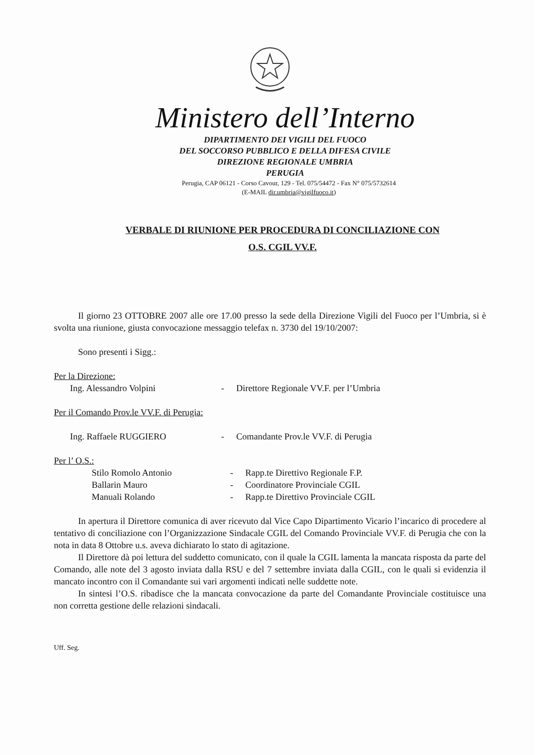Ministero dell’Interno
DIPARTIMENTO DEI VIGILI DEL FUOCO
DEL SOCCORSO PUBBLICO E DELLA DIFESA CIVILE
DIREZIONE REGIONALE UMBRIA
PERUGIA
Perugia, CAP 06121 - Corso Cavour, 129 - Tel. 075/54472 - Fax N° 075/5732614
(E-MAIL dir.umbria@vigilfuoco.it)
VERBALE DI RIUNIONE PER PROCEDURA DI CONCILIAZIONE CON
O.S. CGIL VV.F.
Il giorno 23 OTTOBRE 2007 alle ore 17.00 presso la sede della Direzione Vigili del Fuoco per l’Umbria, si è svolta una riunione, giusta convocazione messaggio telefax n. 3730 del 19/10/2007:
Sono presenti i Sigg.:
Per la Direzione:
Ing. Alessandro Volpini - Direttore Regionale VV.F. per l’Umbria
Per il Comando Prov.le VV.F. di Perugia:
Ing. Raffaele RUGGIERO - Comandante Prov.le VV.F. di Perugia
Per l’ O.S.:
Stilo Romolo Antonio - Rapp.te Direttivo Regionale F.P.
Ballarin Mauro - Coordinatore Provinciale CGIL
Manuali Rolando - Rapp.te Direttivo Provinciale CGIL
In apertura il Direttore comunica di aver ricevuto dal Vice Capo Dipartimento Vicario l’incarico di procedere al tentativo di conciliazione con l’Organizzazione Sindacale CGIL del Comando Provinciale VV.F. di Perugia che con la nota in data 8 Ottobre u.s. aveva dichiarato lo stato di agitazione.
Il Direttore dà poi lettura del suddetto comunicato, con il quale la CGIL lamenta la mancata risposta da parte del Comando, alle note del 3 agosto inviata dalla RSU e del 7 settembre inviata dalla CGIL, con le quali si evidenzia il mancato incontro con il Comandante sui vari argomenti indicati nelle suddette note.
In sintesi l’O.S. ribadisce che la mancata convocazione da parte del Comandante Provinciale costituisce una non corretta gestione delle relazioni sindacali.
Uff. Seg.